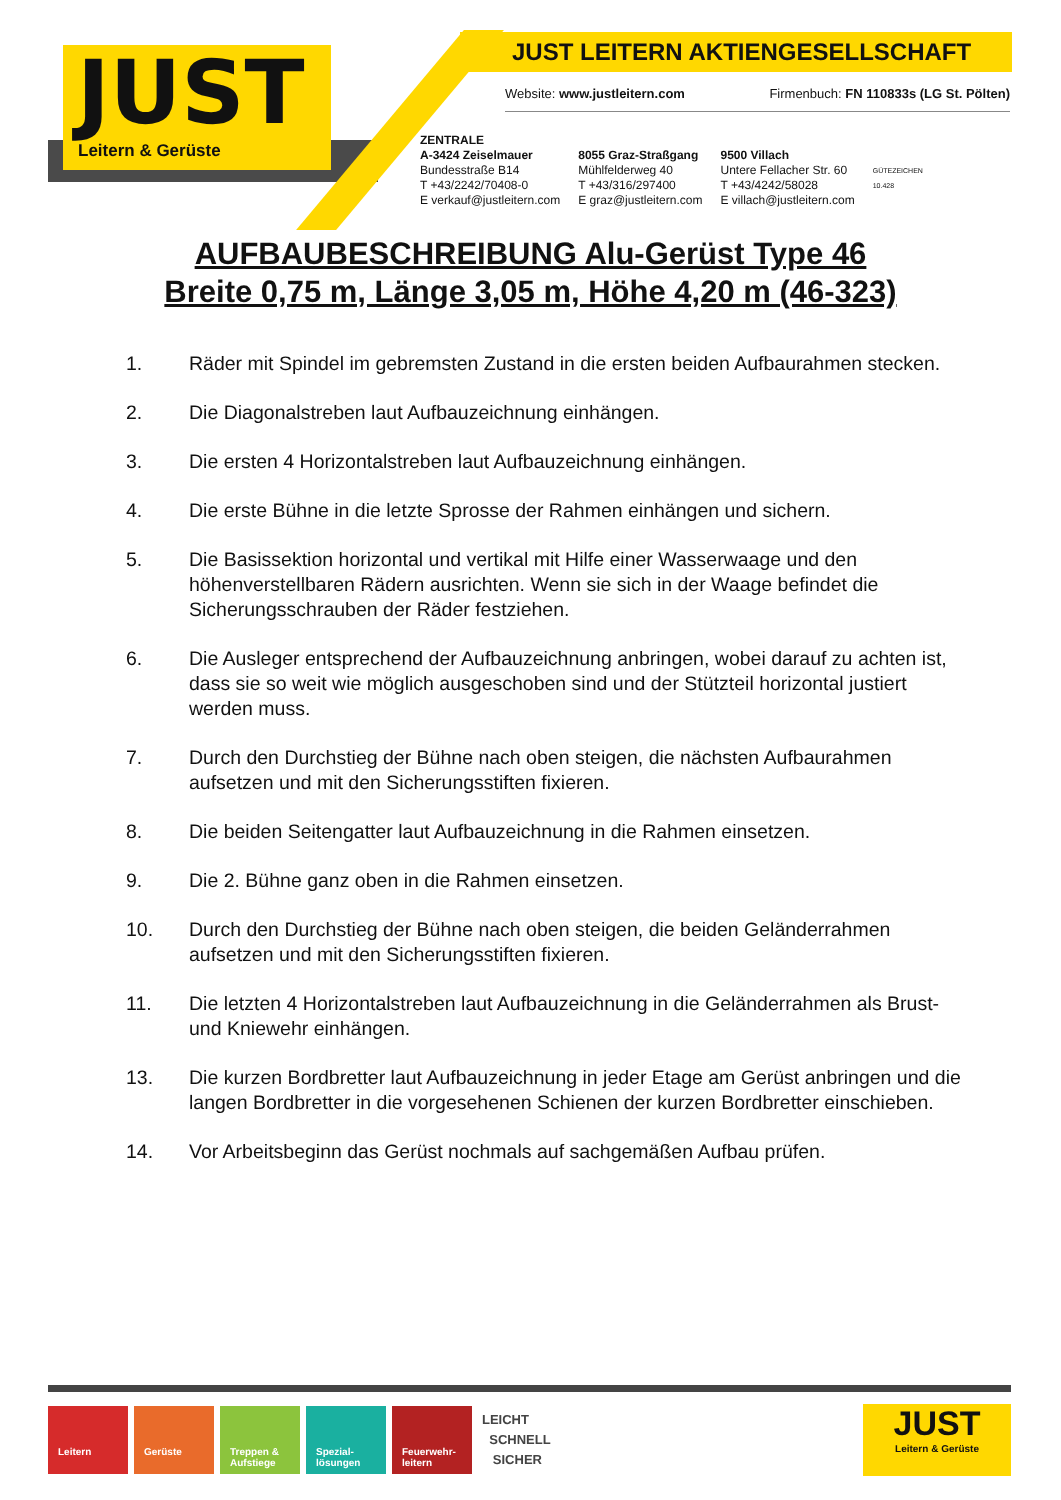JUST
Leitern & Gerüste
JUST LEITERN AKTIENGESELLSCHAFT
Website: www.justleitern.com Firmenbuch: FN 110833s (LG St. Pölten)
ZENTRALE
A-3424 Zeiselmauer
Bundesstraße B14
T +43/2242/70408-0
E verkauf@justleitern.com
8055 Graz-Straßgang
Mühlfelderweg 40
T +43/316/297400
E graz@justleitern.com
9500 Villach
Untere Fellacher Str. 60
T +43/4242/58028
E villach@justleitern.com
GÜTEZEICHEN
10.428
AUFBAUBESCHREIBUNG Alu-Gerüst Type 46
Breite 0,75 m, Länge 3,05 m, Höhe 4,20 m (46-323)
1. Räder mit Spindel im gebremsten Zustand in die ersten beiden Aufbaurahmen stecken.
2. Die Diagonalstreben laut Aufbauzeichnung einhängen.
3. Die ersten 4 Horizontalstreben laut Aufbauzeichnung einhängen.
4. Die erste Bühne in die letzte Sprosse der Rahmen einhängen und sichern.
5. Die Basissektion horizontal und vertikal mit Hilfe einer Wasserwaage und den höhenverstellbaren Rädern ausrichten. Wenn sie sich in der Waage befindet die Sicherungsschrauben der Räder festziehen.
6. Die Ausleger entsprechend der Aufbauzeichnung anbringen, wobei darauf zu achten ist, dass sie so weit wie möglich ausgeschoben sind und der Stützteil horizontal justiert werden muss.
7. Durch den Durchstieg der Bühne nach oben steigen, die nächsten Aufbaurahmen aufsetzen und mit den Sicherungsstiften fixieren.
8. Die beiden Seitengatter laut Aufbauzeichnung in die Rahmen einsetzen.
9. Die 2. Bühne ganz oben in die Rahmen einsetzen.
10. Durch den Durchstieg der Bühne nach oben steigen, die beiden Geländerrahmen aufsetzen und mit den Sicherungsstiften fixieren.
11. Die letzten 4 Horizontalstreben laut Aufbauzeichnung in die Geländerrahmen als Brust- und Kniewehr einhängen.
13. Die kurzen Bordbretter laut Aufbauzeichnung in jeder Etage am Gerüst anbringen und die langen Bordbretter in die vorgesehenen Schienen der kurzen Bordbretter einschieben.
14. Vor Arbeitsbeginn das Gerüst nochmals auf sachgemäßen Aufbau prüfen.
Leitern Gerüste Treppen & Aufstiege
Spezial-lösungen
Feuerwehr-leitern
LEICHT
SCHNELL
SICHER
JUST
Leitern & Gerüste